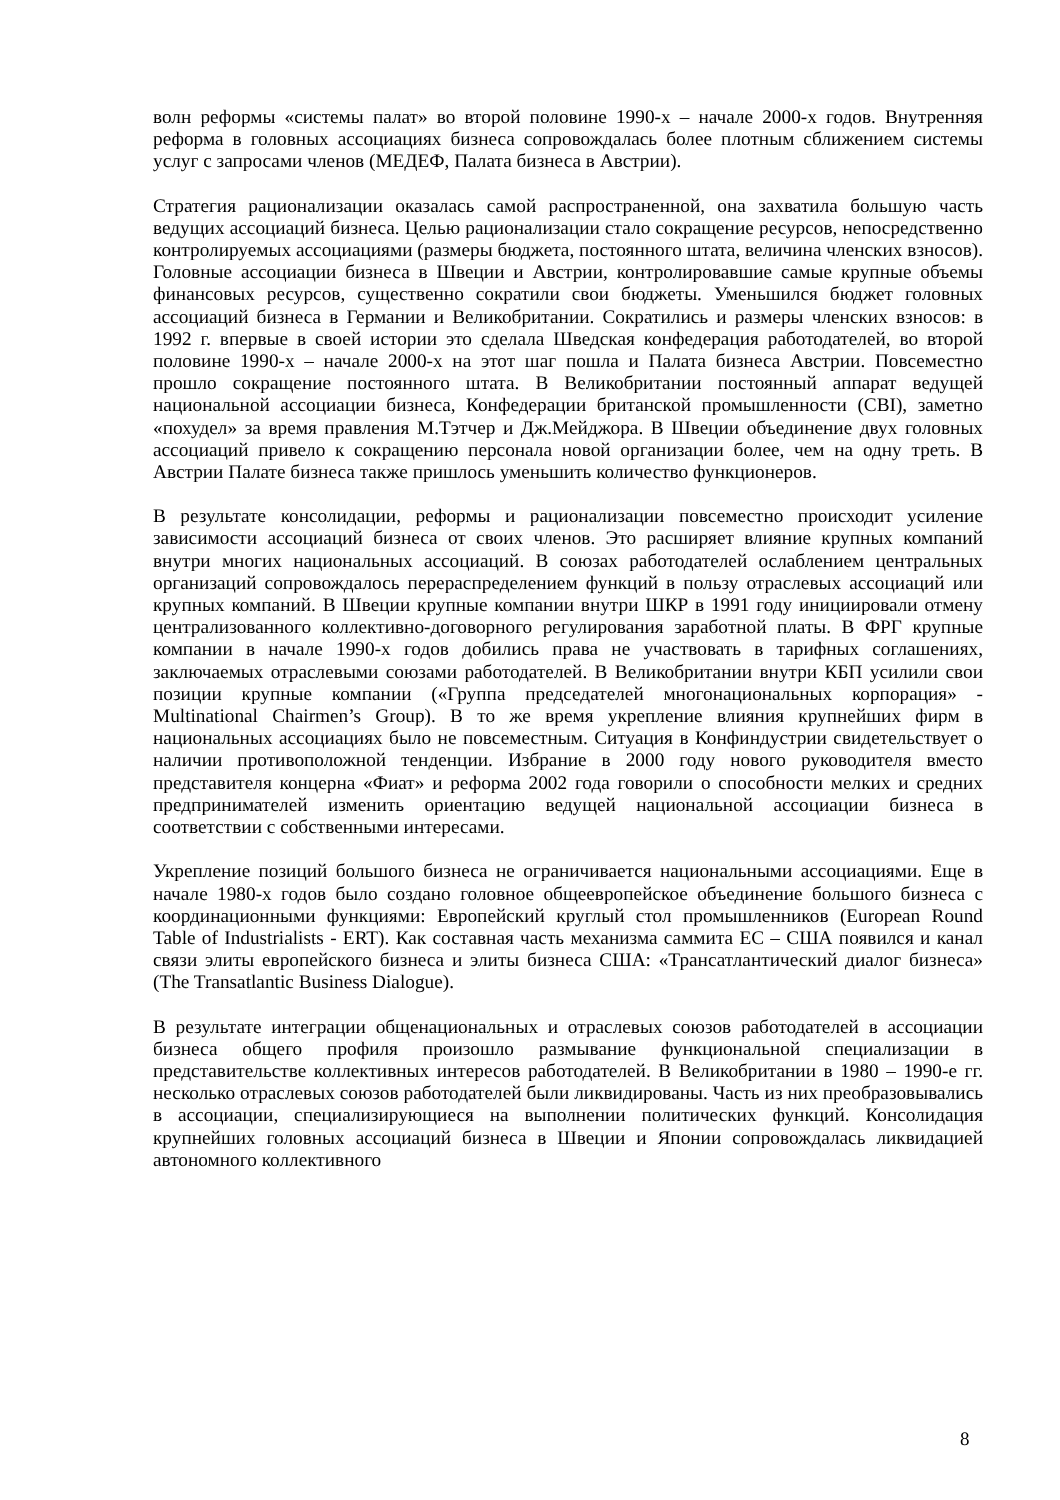волн реформы «системы палат» во второй половине 1990-х – начале 2000-х годов. Внутренняя реформа в головных ассоциациях бизнеса сопровождалась более плотным сближением системы услуг с запросами членов (МЕДЕФ, Палата бизнеса в Австрии).
Стратегия рационализации оказалась самой распространенной, она захватила большую часть ведущих ассоциаций бизнеса. Целью рационализации стало сокращение ресурсов, непосредственно контролируемых ассоциациями (размеры бюджета, постоянного штата, величина членских взносов). Головные ассоциации бизнеса в Швеции и Австрии, контролировавшие самые крупные объемы финансовых ресурсов, существенно сократили свои бюджеты. Уменьшился бюджет головных ассоциаций бизнеса в Германии и Великобритании. Сократились и размеры членских взносов: в 1992 г. впервые в своей истории это сделала Шведская конфедерация работодателей, во второй половине 1990-х – начале 2000-х на этот шаг пошла и Палата бизнеса Австрии. Повсеместно прошло сокращение постоянного штата. В Великобритании постоянный аппарат ведущей национальной ассоциации бизнеса, Конфедерации британской промышленности (CBI), заметно «похудел» за время правления М.Тэтчер и Дж.Мейджора. В Швеции объединение двух головных ассоциаций привело к сокращению персонала новой организации более, чем на одну треть. В Австрии Палате бизнеса также пришлось уменьшить количество функционеров.
В результате консолидации, реформы и рационализации повсеместно происходит усиление зависимости ассоциаций бизнеса от своих членов. Это расширяет влияние крупных компаний внутри многих национальных ассоциаций. В союзах работодателей ослаблением центральных организаций сопровождалось перераспределением функций в пользу отраслевых ассоциаций или крупных компаний. В Швеции крупные компании внутри ШКР в 1991 году инициировали отмену централизованного коллективно-договорного регулирования заработной платы. В ФРГ крупные компании в начале 1990-х годов добились права не участвовать в тарифных соглашениях, заключаемых отраслевыми союзами работодателей. В Великобритании внутри КБП усилили свои позиции крупные компании («Группа председателей многонациональных корпорация» - Multinational Chairmen’s Group). В то же время укрепление влияния крупнейших фирм в национальных ассоциациях было не повсеместным. Ситуация в Конфиндустрии свидетельствует о наличии противоположной тенденции. Избрание в 2000 году нового руководителя вместо представителя концерна «Фиат» и реформа 2002 года говорили о способности мелких и средних предпринимателей изменить ориентацию ведущей национальной ассоциации бизнеса в соответствии с собственными интересами.
Укрепление позиций большого бизнеса не ограничивается национальными ассоциациями. Еще в начале 1980-х годов было создано головное общеевропейское объединение большого бизнеса с координационными функциями: Европейский круглый стол промышленников (European Round Table of Industrialists - ERT). Как составная часть механизма саммита ЕС – США появился и канал связи элиты европейского бизнеса и элиты бизнеса США: «Трансатлантический диалог бизнеса» (The Transatlantic Business Dialogue).
В результате интеграции общенациональных и отраслевых союзов работодателей в ассоциации бизнеса общего профиля произошло размывание функциональной специализации в представительстве коллективных интересов работодателей. В Великобритании в 1980 – 1990-е гг. несколько отраслевых союзов работодателей были ликвидированы. Часть из них преобразовывались в ассоциации, специализирующиеся на выполнении политических функций. Консолидация крупнейших головных ассоциаций бизнеса в Швеции и Японии сопровождалась ликвидацией автономного коллективного
8